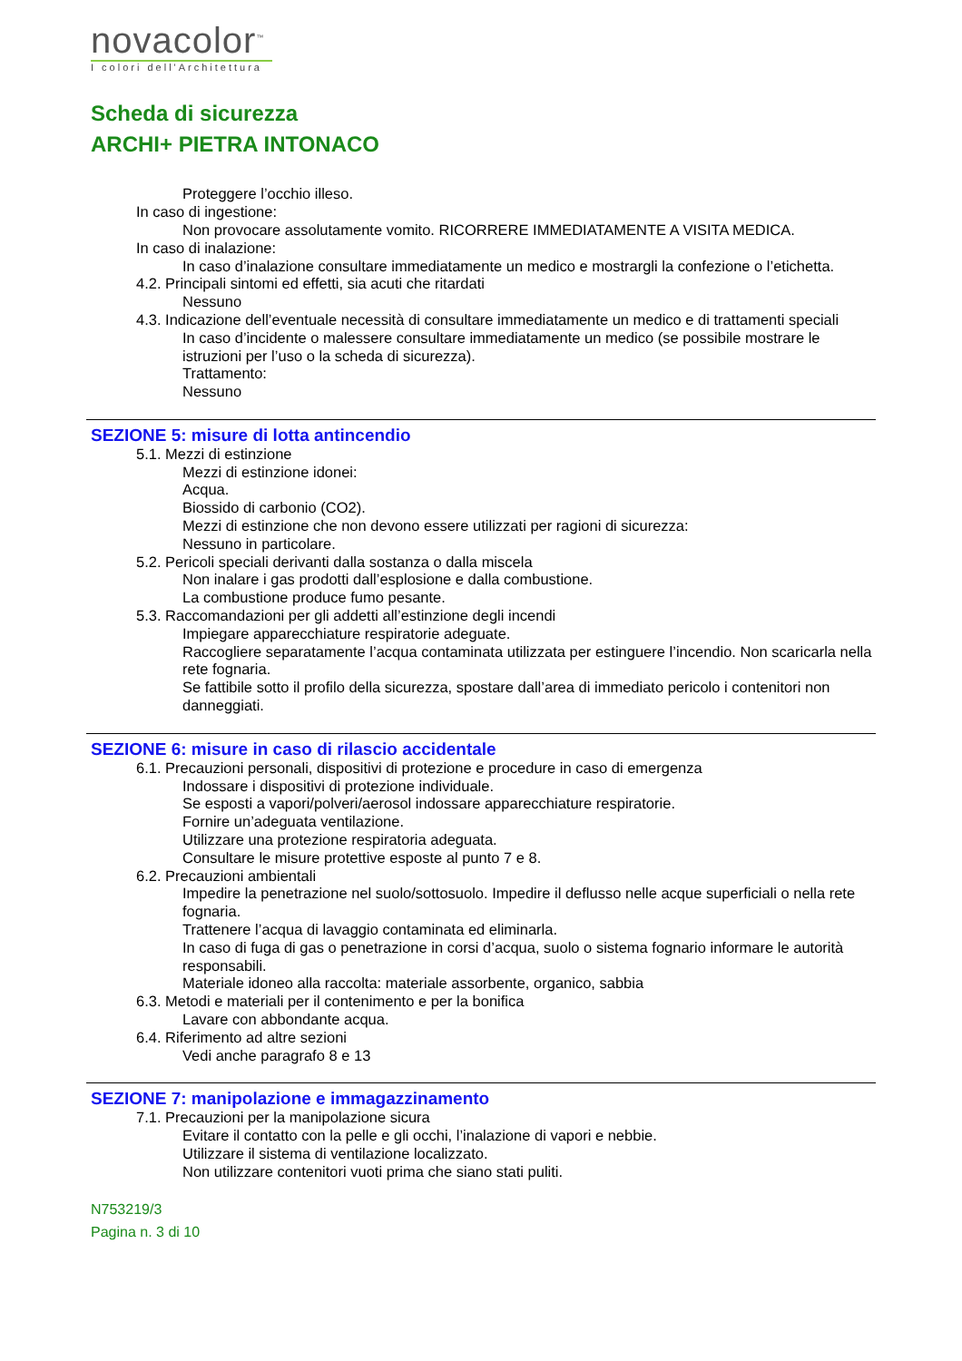novacolor<sup>™</sup>
I colori dell'Architettura
Scheda di sicurezza
ARCHI+ PIETRA INTONACO
Proteggere l’occhio illeso.
In caso di ingestione:
Non provocare assolutamente vomito. RICORRERE IMMEDIATAMENTE A VISITA MEDICA.
In caso di inalazione:
In caso d’inalazione consultare immediatamente un medico e mostrargli la confezione o l’etichetta.
4.2. Principali sintomi ed effetti, sia acuti che ritardati
Nessuno
4.3. Indicazione dell’eventuale necessità di consultare immediatamente un medico e di trattamenti speciali
In caso d’incidente o malessere consultare immediatamente un medico (se possibile mostrare le istruzioni per l’uso o la scheda di sicurezza).
Trattamento:
Nessuno
SEZIONE 5: misure di lotta antincendio
5.1. Mezzi di estinzione
Mezzi di estinzione idonei:
Acqua.
Biossido di carbonio (CO2).
Mezzi di estinzione che non devono essere utilizzati per ragioni di sicurezza:
Nessuno in particolare.
5.2. Pericoli speciali derivanti dalla sostanza o dalla miscela
Non inalare i gas prodotti dall’esplosione e dalla combustione.
La combustione produce fumo pesante.
5.3. Raccomandazioni per gli addetti all’estinzione degli incendi
Impiegare apparecchiature respiratorie adeguate.
Raccogliere separatamente l’acqua contaminata utilizzata per estinguere l’incendio. Non scaricarla nella rete fognaria.
Se fattibile sotto il profilo della sicurezza, spostare dall’area di immediato pericolo i contenitori non danneggiati.
SEZIONE 6: misure in caso di rilascio accidentale
6.1. Precauzioni personali, dispositivi di protezione e procedure in caso di emergenza
Indossare i dispositivi di protezione individuale.
Se esposti a vapori/polveri/aerosol indossare apparecchiature respiratorie.
Fornire un’adeguata ventilazione.
Utilizzare una protezione respiratoria adeguata.
Consultare le misure protettive esposte al punto 7 e 8.
6.2. Precauzioni ambientali
Impedire la penetrazione nel suolo/sottosuolo. Impedire il deflusso nelle acque superficiali o nella rete fognaria.
Trattenere l’acqua di lavaggio contaminata ed eliminarla.
In caso di fuga di gas o penetrazione in corsi d’acqua, suolo o sistema fognario informare le autorità responsabili.
Materiale idoneo alla raccolta: materiale assorbente, organico, sabbia
6.3. Metodi e materiali per il contenimento e per la bonifica
Lavare con abbondante acqua.
6.4. Riferimento ad altre sezioni
Vedi anche paragrafo 8 e 13
SEZIONE 7: manipolazione e immagazzinamento
7.1. Precauzioni per la manipolazione sicura
Evitare il contatto con la pelle e gli occhi, l’inalazione di vapori e nebbie.
Utilizzare il sistema di ventilazione localizzato.
Non utilizzare contenitori vuoti prima che siano stati puliti.
N753219/3
Pagina n. 3 di 10